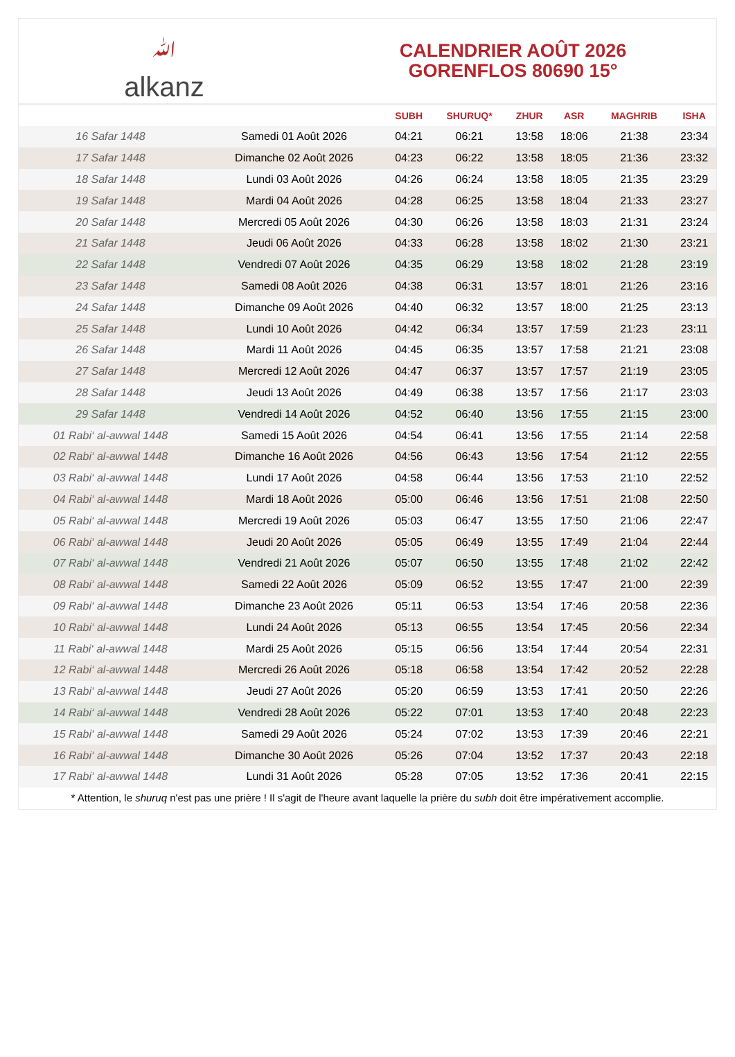ﷲalkanz
CALENDRIER AOÛT 2026
GORENFLOS 80690 15°
| | | SUBH | SHURUQ* | ZHUR | ASR | MAGHRIB | ISHA |
| --- | --- | --- | --- | --- | --- | --- | --- |
| 16 Safar 1448 | Samedi 01 Août 2026 | 04:21 | 06:21 | 13:58 | 18:06 | 21:38 | 23:34 |
| 17 Safar 1448 | Dimanche 02 Août 2026 | 04:23 | 06:22 | 13:58 | 18:05 | 21:36 | 23:32 |
| 18 Safar 1448 | Lundi 03 Août 2026 | 04:26 | 06:24 | 13:58 | 18:05 | 21:35 | 23:29 |
| 19 Safar 1448 | Mardi 04 Août 2026 | 04:28 | 06:25 | 13:58 | 18:04 | 21:33 | 23:27 |
| 20 Safar 1448 | Mercredi 05 Août 2026 | 04:30 | 06:26 | 13:58 | 18:03 | 21:31 | 23:24 |
| 21 Safar 1448 | Jeudi 06 Août 2026 | 04:33 | 06:28 | 13:58 | 18:02 | 21:30 | 23:21 |
| 22 Safar 1448 | Vendredi 07 Août 2026 | 04:35 | 06:29 | 13:58 | 18:02 | 21:28 | 23:19 |
| 23 Safar 1448 | Samedi 08 Août 2026 | 04:38 | 06:31 | 13:57 | 18:01 | 21:26 | 23:16 |
| 24 Safar 1448 | Dimanche 09 Août 2026 | 04:40 | 06:32 | 13:57 | 18:00 | 21:25 | 23:13 |
| 25 Safar 1448 | Lundi 10 Août 2026 | 04:42 | 06:34 | 13:57 | 17:59 | 21:23 | 23:11 |
| 26 Safar 1448 | Mardi 11 Août 2026 | 04:45 | 06:35 | 13:57 | 17:58 | 21:21 | 23:08 |
| 27 Safar 1448 | Mercredi 12 Août 2026 | 04:47 | 06:37 | 13:57 | 17:57 | 21:19 | 23:05 |
| 28 Safar 1448 | Jeudi 13 Août 2026 | 04:49 | 06:38 | 13:57 | 17:56 | 21:17 | 23:03 |
| 29 Safar 1448 | Vendredi 14 Août 2026 | 04:52 | 06:40 | 13:56 | 17:55 | 21:15 | 23:00 |
| 01 Rabi‘ al-awwal 1448 | Samedi 15 Août 2026 | 04:54 | 06:41 | 13:56 | 17:55 | 21:14 | 22:58 |
| 02 Rabi‘ al-awwal 1448 | Dimanche 16 Août 2026 | 04:56 | 06:43 | 13:56 | 17:54 | 21:12 | 22:55 |
| 03 Rabi‘ al-awwal 1448 | Lundi 17 Août 2026 | 04:58 | 06:44 | 13:56 | 17:53 | 21:10 | 22:52 |
| 04 Rabi‘ al-awwal 1448 | Mardi 18 Août 2026 | 05:00 | 06:46 | 13:56 | 17:51 | 21:08 | 22:50 |
| 05 Rabi‘ al-awwal 1448 | Mercredi 19 Août 2026 | 05:03 | 06:47 | 13:55 | 17:50 | 21:06 | 22:47 |
| 06 Rabi‘ al-awwal 1448 | Jeudi 20 Août 2026 | 05:05 | 06:49 | 13:55 | 17:49 | 21:04 | 22:44 |
| 07 Rabi‘ al-awwal 1448 | Vendredi 21 Août 2026 | 05:07 | 06:50 | 13:55 | 17:48 | 21:02 | 22:42 |
| 08 Rabi‘ al-awwal 1448 | Samedi 22 Août 2026 | 05:09 | 06:52 | 13:55 | 17:47 | 21:00 | 22:39 |
| 09 Rabi‘ al-awwal 1448 | Dimanche 23 Août 2026 | 05:11 | 06:53 | 13:54 | 17:46 | 20:58 | 22:36 |
| 10 Rabi‘ al-awwal 1448 | Lundi 24 Août 2026 | 05:13 | 06:55 | 13:54 | 17:45 | 20:56 | 22:34 |
| 11 Rabi‘ al-awwal 1448 | Mardi 25 Août 2026 | 05:15 | 06:56 | 13:54 | 17:44 | 20:54 | 22:31 |
| 12 Rabi‘ al-awwal 1448 | Mercredi 26 Août 2026 | 05:18 | 06:58 | 13:54 | 17:42 | 20:52 | 22:28 |
| 13 Rabi‘ al-awwal 1448 | Jeudi 27 Août 2026 | 05:20 | 06:59 | 13:53 | 17:41 | 20:50 | 22:26 |
| 14 Rabi‘ al-awwal 1448 | Vendredi 28 Août 2026 | 05:22 | 07:01 | 13:53 | 17:40 | 20:48 | 22:23 |
| 15 Rabi‘ al-awwal 1448 | Samedi 29 Août 2026 | 05:24 | 07:02 | 13:53 | 17:39 | 20:46 | 22:21 |
| 16 Rabi‘ al-awwal 1448 | Dimanche 30 Août 2026 | 05:26 | 07:04 | 13:52 | 17:37 | 20:43 | 22:18 |
| 17 Rabi‘ al-awwal 1448 | Lundi 31 Août 2026 | 05:28 | 07:05 | 13:52 | 17:36 | 20:41 | 22:15 |
* Attention, le shuruq n'est pas une prière ! Il s'agit de l'heure avant laquelle la prière du subh doit être impérativement accomplie.